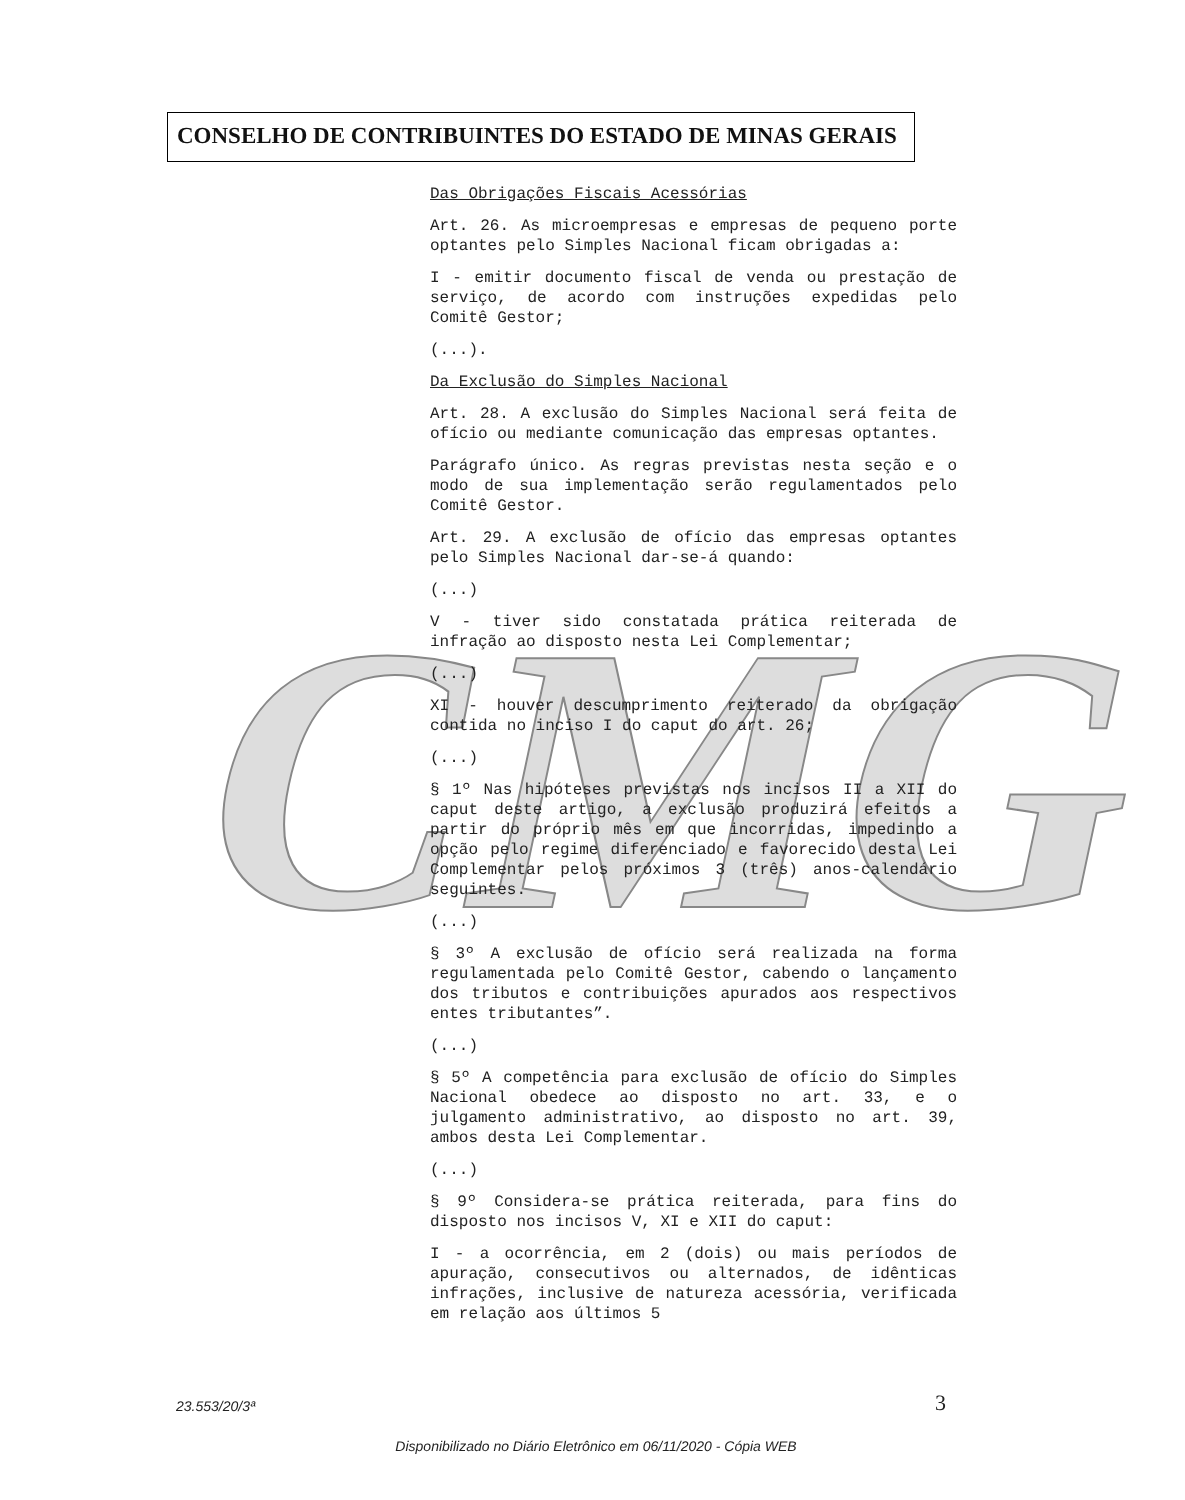CONSELHO DE CONTRIBUINTES DO ESTADO DE MINAS GERAIS
CMG
Das Obrigações Fiscais Acessórias
Art. 26. As microempresas e empresas de pequeno porte optantes pelo Simples Nacional ficam obrigadas a:
I - emitir documento fiscal de venda ou prestação de serviço, de acordo com instruções expedidas pelo Comitê Gestor;
(...).
Da Exclusão do Simples Nacional
Art. 28. A exclusão do Simples Nacional será feita de ofício ou mediante comunicação das empresas optantes.
Parágrafo único. As regras previstas nesta seção e o modo de sua implementação serão regulamentados pelo Comitê Gestor.
Art. 29. A exclusão de ofício das empresas optantes pelo Simples Nacional dar-se-á quando:
(...)
V - tiver sido constatada prática reiterada de infração ao disposto nesta Lei Complementar;
(...)
XI - houver descumprimento reiterado da obrigação contida no inciso I do caput do art. 26;
(...)
§ 1º Nas hipóteses previstas nos incisos II a XII do caput deste artigo, a exclusão produzirá efeitos a partir do próprio mês em que incorridas, impedindo a opção pelo regime diferenciado e favorecido desta Lei Complementar pelos próximos 3 (três) anos-calendário seguintes.
(...)
§ 3º A exclusão de ofício será realizada na forma regulamentada pelo Comitê Gestor, cabendo o lançamento dos tributos e contribuições apurados aos respectivos entes tributantes”.
(...)
§ 5º A competência para exclusão de ofício do Simples Nacional obedece ao disposto no art. 33, e o julgamento administrativo, ao disposto no art. 39, ambos desta Lei Complementar.
(...)
§ 9º Considera-se prática reiterada, para fins do disposto nos incisos V, XI e XII do caput:
I - a ocorrência, em 2 (dois) ou mais períodos de apuração, consecutivos ou alternados, de idênticas infrações, inclusive de natureza acessória, verificada em relação aos últimos 5
23.553/20/3ª
3
Disponibilizado no Diário Eletrônico em 06/11/2020 - Cópia WEB